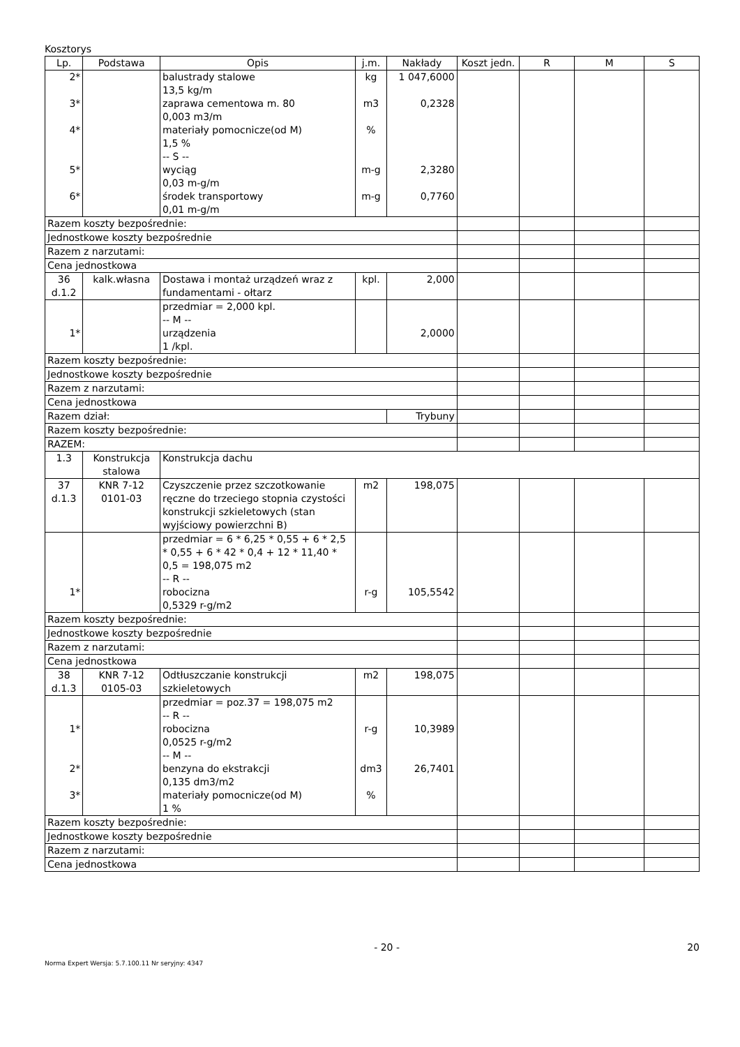Kosztorys
| Lp. | Podstawa | Opis | j.m. | Nakłady | Koszt jedn. | R | M | S |
| --- | --- | --- | --- | --- | --- | --- | --- | --- |
| 2* 3* 4* 5* 6* | | balustrady stalowe 13,5 kg/m zaprawa cementowa m. 80 0,003 m3/m materiały pomocnicze(od M) 1,5 % -- S -- wyciąg 0,03 m-g/m środek transportowy 0,01 m-g/m | kg m3 % m-g m-g | 1 047,6000 0,2328 2,3280 0,7760 | | | | |
| Razem koszty bezpośrednie: | | | | | | | | |
| Jednostkowe koszty bezpośrednie | | | | | | | | |
| Razem z narzutami: | | | | | | | | |
| Cena jednostkowa | | | | | | | | |
| 36 d.1.2 | kalk.własna | Dostawa i montaż urządzeń wraz z fundamentami - ołtarz | kpl. | 2,000 | | | | |
| 1* | | przedmiar = 2,000 kpl. -- M -- urządzenia 1 /kpl. | | 2,0000 | | | | |
| Razem koszty bezpośrednie: | | | | | | | | |
| Jednostkowe koszty bezpośrednie | | | | | | | | |
| Razem z narzutami: | | | | | | | | |
| Cena jednostkowa | | | | | | | | |
| Razem dział: | | | | Trybuny | | | | |
| Razem koszty bezpośrednie: | | | | | | | | |
| RAZEM: | | | | | | | | |
| 1.3 | Konstrukcja stalowa | Konstrukcja dachu | | | | | | |
| 37 d.1.3 | KNR 7-12 0101-03 | Czyszczenie przez szczotkowanie ręczne do trzeciego stopnia czystości konstrukcji szkieletowych (stan wyjściowy powierzchni B) | m2 | 198,075 | | | | |
| 1* | | przedmiar = 6 * 6,25 * 0,55 + 6 * 2,5 * 0,55 + 6 * 42 * 0,4 + 12 * 11,40 * 0,5 = 198,075 m2 -- R -- robocizna 0,5329 r-g/m2 | r-g | 105,5542 | | | | |
| Razem koszty bezpośrednie: | | | | | | | | |
| Jednostkowe koszty bezpośrednie | | | | | | | | |
| Razem z narzutami: | | | | | | | | |
| Cena jednostkowa | | | | | | | | |
| 38 d.1.3 | KNR 7-12 0105-03 | Odtłuszczanie konstrukcji szkieletowych | m2 | 198,075 | | | | |
| 1* 2* 3* | | przedmiar = poz.37 = 198,075 m2 -- R -- robocizna 0,0525 r-g/m2 -- M -- benzyna do ekstrakcji 0,135 dm3/m2 materiały pomocnicze(od M) 1 % | r-g dm3 % | 10,3989 26,7401 | | | | |
| Razem koszty bezpośrednie: | | | | | | | | |
| Jednostkowe koszty bezpośrednie | | | | | | | | |
| Razem z narzutami: | | | | | | | | |
| Cena jednostkowa | | | | | | | | |
- 20 - 20
Norma Expert Wersja: 5.7.100.11 Nr seryjny: 4347